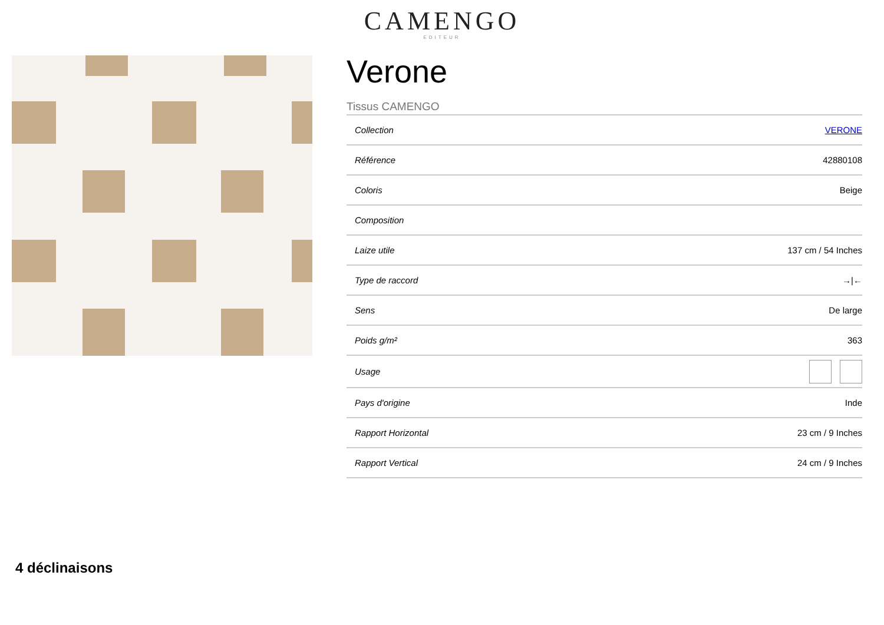CAMENGO
EDITEUR
Verone
Tissus CAMENGO
| Collection | VERONE |
| Référence | 42880108 |
| Coloris | Beige |
| Composition | |
| Laize utile | 137 cm / 54 Inches |
| Type de raccord | →/← |
| Sens | De large |
| Poids g/m² | 363 |
| Usage | |
| Pays d'origine | Inde |
| Rapport Horizontal | 23 cm / 9 Inches |
| Rapport Vertical | 24 cm / 9 Inches |
4 déclinaisons